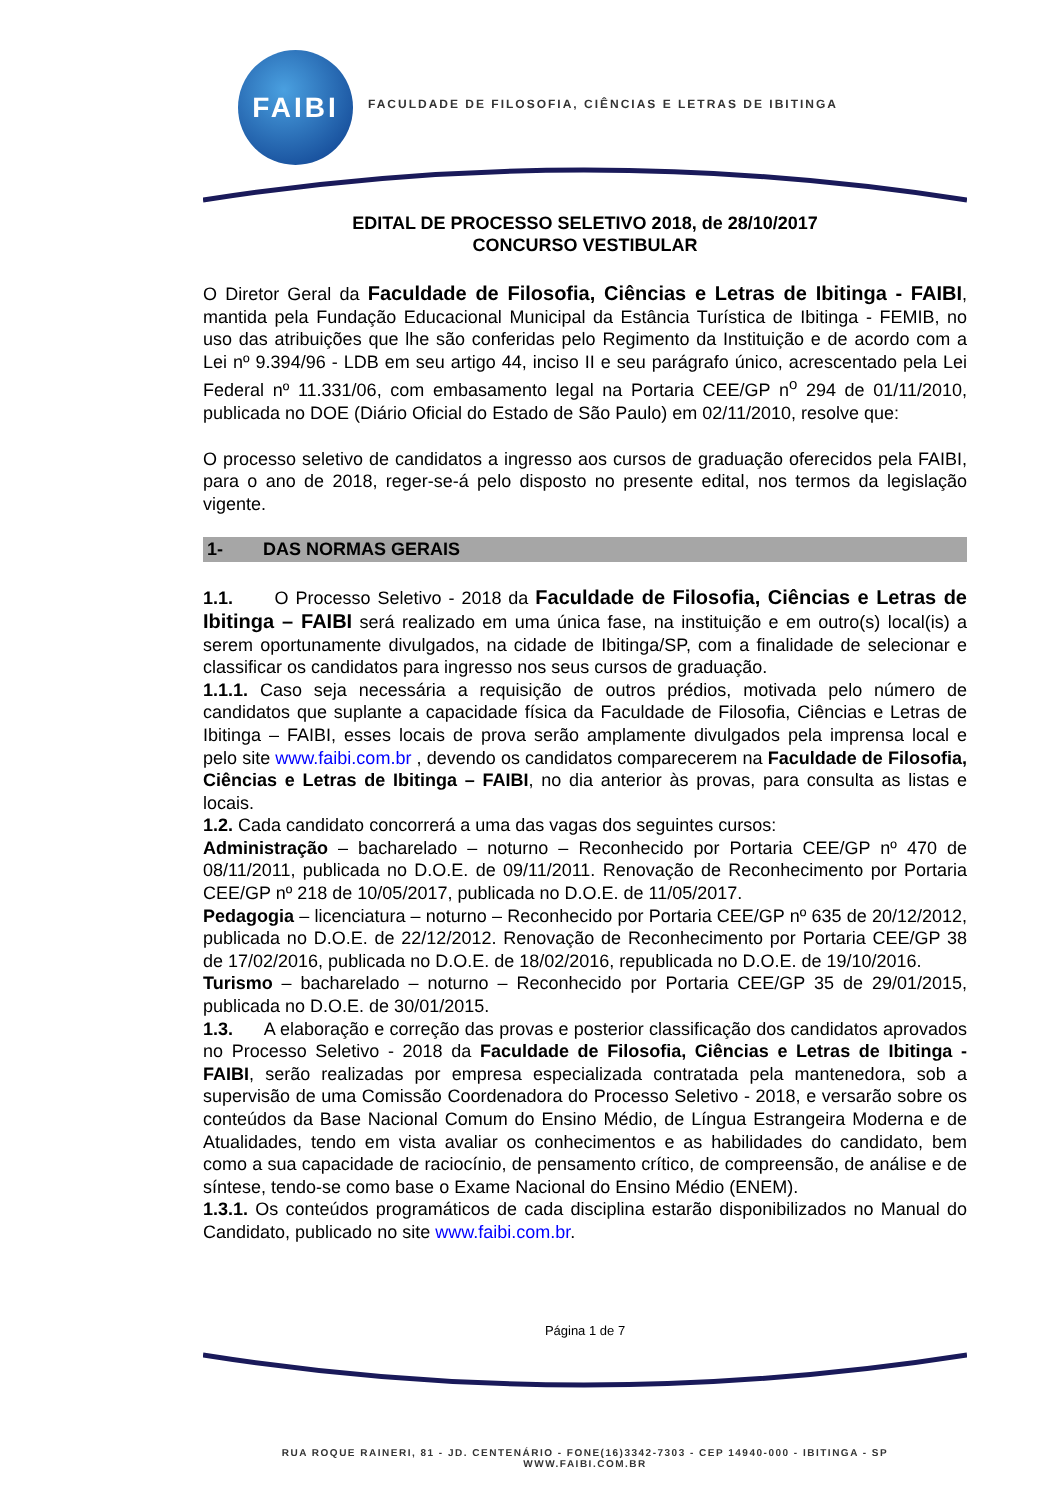FAIBI
FACULDADE DE FILOSOFIA, CIÊNCIAS E LETRAS DE IBITINGA
EDITAL DE PROCESSO SELETIVO 2018, de 28/10/2017
CONCURSO VESTIBULAR
O Diretor Geral da Faculdade de Filosofia, Ciências e Letras de Ibitinga - FAIBI, mantida pela Fundação Educacional Municipal da Estância Turística de Ibitinga - FEMIB, no uso das atribuições que lhe são conferidas pelo Regimento da Instituição e de acordo com a Lei nº 9.394/96 - LDB em seu artigo 44, inciso II e seu parágrafo único, acrescentado pela Lei Federal nº 11.331/06, com embasamento legal na Portaria CEE/GP n<sup>o</sup> 294 de 01/11/2010, publicada no DOE (Diário Oficial do Estado de São Paulo) em 02/11/2010, resolve que:
O processo seletivo de candidatos a ingresso aos cursos de graduação oferecidos pela FAIBI, para o ano de 2018, reger-se-á pelo disposto no presente edital, nos termos da legislação vigente.
1- DAS NORMAS GERAIS
1.1. O Processo Seletivo - 2018 da Faculdade de Filosofia, Ciências e Letras de Ibitinga – FAIBI será realizado em uma única fase, na instituição e em outro(s) local(is) a serem oportunamente divulgados, na cidade de Ibitinga/SP, com a finalidade de selecionar e classificar os candidatos para ingresso nos seus cursos de graduação.
1.1.1. Caso seja necessária a requisição de outros prédios, motivada pelo número de candidatos que suplante a capacidade física da Faculdade de Filosofia, Ciências e Letras de Ibitinga – FAIBI, esses locais de prova serão amplamente divulgados pela imprensa local e pelo site www.faibi.com.br , devendo os candidatos comparecerem na Faculdade de Filosofia, Ciências e Letras de Ibitinga – FAIBI, no dia anterior às provas, para consulta as listas e locais.
1.2. Cada candidato concorrerá a uma das vagas dos seguintes cursos:
Administração – bacharelado – noturno – Reconhecido por Portaria CEE/GP nº 470 de 08/11/2011, publicada no D.O.E. de 09/11/2011. Renovação de Reconhecimento por Portaria CEE/GP nº 218 de 10/05/2017, publicada no D.O.E. de 11/05/2017.
Pedagogia – licenciatura – noturno – Reconhecido por Portaria CEE/GP nº 635 de 20/12/2012, publicada no D.O.E. de 22/12/2012. Renovação de Reconhecimento por Portaria CEE/GP 38 de 17/02/2016, publicada no D.O.E. de 18/02/2016, republicada no D.O.E. de 19/10/2016.
Turismo – bacharelado – noturno – Reconhecido por Portaria CEE/GP 35 de 29/01/2015, publicada no D.O.E. de 30/01/2015.
1.3. A elaboração e correção das provas e posterior classificação dos candidatos aprovados no Processo Seletivo - 2018 da Faculdade de Filosofia, Ciências e Letras de Ibitinga - FAIBI, serão realizadas por empresa especializada contratada pela mantenedora, sob a supervisão de uma Comissão Coordenadora do Processo Seletivo - 2018, e versarão sobre os conteúdos da Base Nacional Comum do Ensino Médio, de Língua Estrangeira Moderna e de Atualidades, tendo em vista avaliar os conhecimentos e as habilidades do candidato, bem como a sua capacidade de raciocínio, de pensamento crítico, de compreensão, de análise e de síntese, tendo-se como base o Exame Nacional do Ensino Médio (ENEM).
1.3.1. Os conteúdos programáticos de cada disciplina estarão disponibilizados no Manual do Candidato, publicado no site www.faibi.com.br.
Página 1 de 7
RUA ROQUE RAINERI, 81 - JD. CENTENÁRIO - FONE(16)3342-7303 - CEP 14940-000 - IBITINGA - SP
WWW.FAIBI.COM.BR